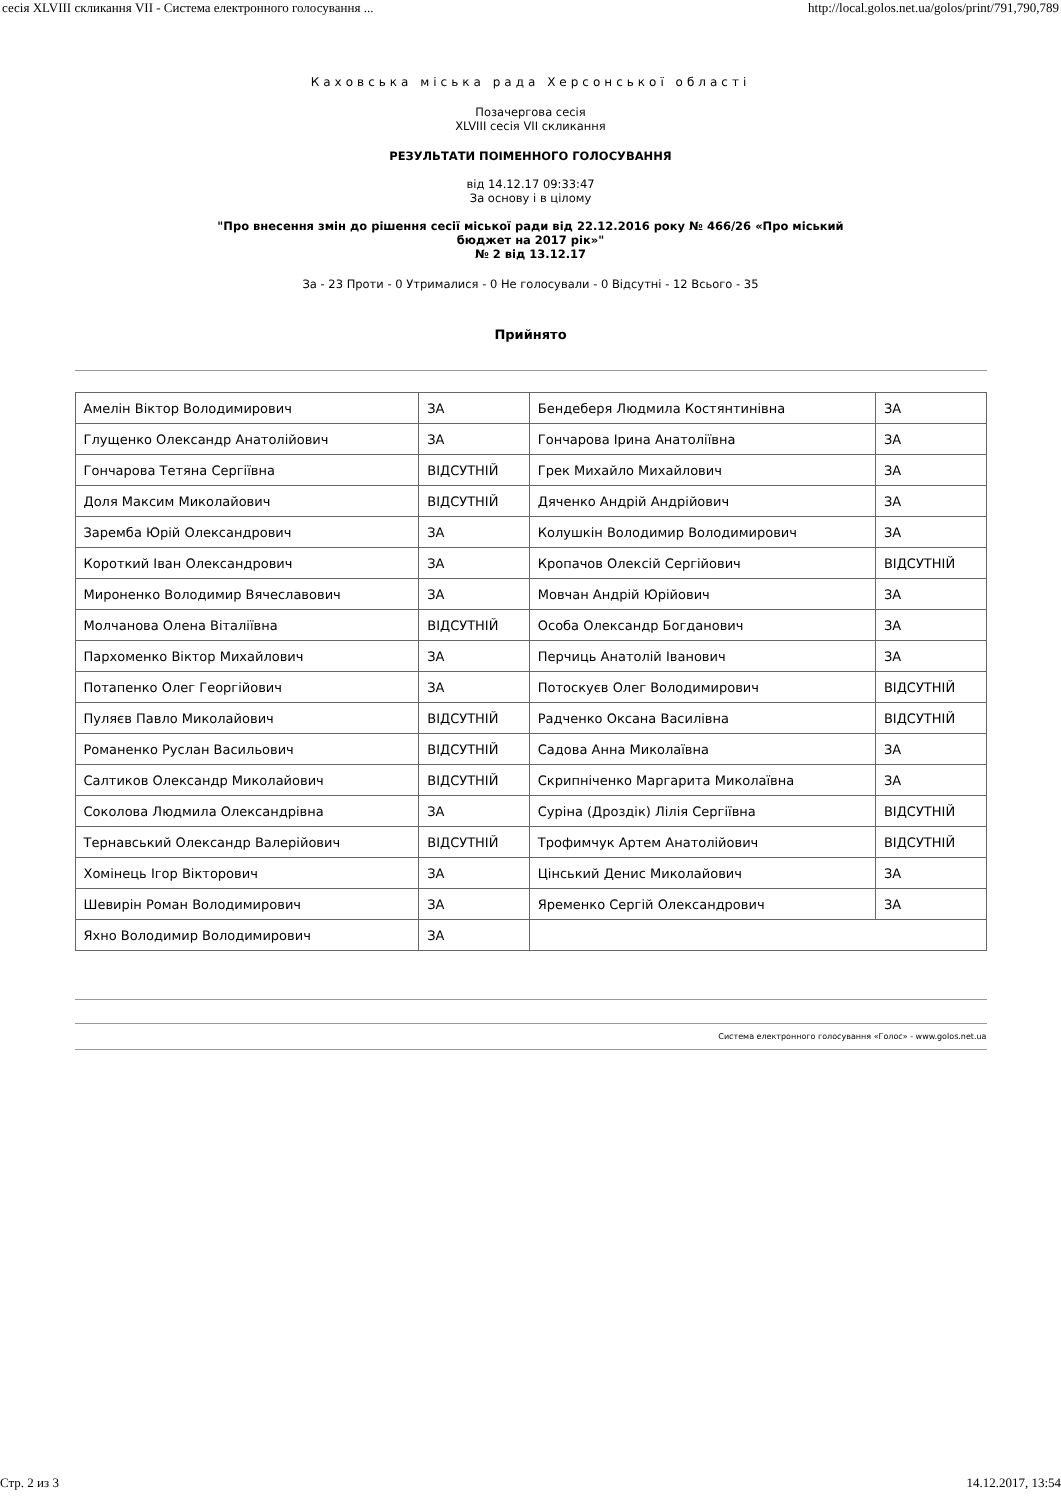сесія XLVIII скликання VII - Система електронного голосування ... http://local.golos.net.ua/golos/print/791,790,789
Каховська міська рада Херсонської області
Позачергова сесія
XLVIII сесія VII скликання
РЕЗУЛЬТАТИ ПОІМЕННОГО ГОЛОСУВАННЯ
від 14.12.17 09:33:47
За основу і в цілому
"Про внесення змін до рішення сесії міської ради від 22.12.2016 року № 466/26 «Про міський
бюджет на 2017 рік»"
№ 2 від 13.12.17
За - 23 Проти - 0 Утрималися - 0 Не голосували - 0 Відсутні - 12 Всього - 35
Прийнято
| Амелін Віктор Володимирович | ЗА | Бендеберя Людмила Костянтинівна | ЗА |
| Глущенко Олександр Анатолійович | ЗА | Гончарова Ірина Анатоліївна | ЗА |
| Гончарова Тетяна Сергіївна | ВІДСУТНІЙ | Грек Михайло Михайлович | ЗА |
| Доля Максим Миколайович | ВІДСУТНІЙ | Дяченко Андрій Андрійович | ЗА |
| Заремба Юрій Олександрович | ЗА | Колушкін Володимир Володимирович | ЗА |
| Короткий Іван Олександрович | ЗА | Кропачов Олексій Сергійович | ВІДСУТНІЙ |
| Мироненко Володимир Вячеславович | ЗА | Мовчан Андрій Юрійович | ЗА |
| Молчанова Олена Віталіївна | ВІДСУТНІЙ | Особа Олександр Богданович | ЗА |
| Пархоменко Віктор Михайлович | ЗА | Перчиць Анатолій Іванович | ЗА |
| Потапенко Олег Георгійович | ЗА | Потоскуєв Олег Володимирович | ВІДСУТНІЙ |
| Пуляєв Павло Миколайович | ВІДСУТНІЙ | Радченко Оксана Василівна | ВІДСУТНІЙ |
| Романенко Руслан Васильович | ВІДСУТНІЙ | Садова Анна Миколаївна | ЗА |
| Салтиков Олександр Миколайович | ВІДСУТНІЙ | Скрипніченко Маргарита Миколаївна | ЗА |
| Соколова Людмила Олександрівна | ЗА | Суріна (Дроздік) Лілія Сергіївна | ВІДСУТНІЙ |
| Тернавський Олександр Валерійович | ВІДСУТНІЙ | Трофимчук Артем Анатолійович | ВІДСУТНІЙ |
| Хомінець Ігор Вікторович | ЗА | Цінський Денис Миколайович | ЗА |
| Шевирін Роман Володимирович | ЗА | Яременко Сергій Олександрович | ЗА |
| Яхно Володимир Володимирович | ЗА | | |
Система електронного голосування «Голос» - www.golos.net.ua
Стр. 2 из 3 14.12.2017, 13:54